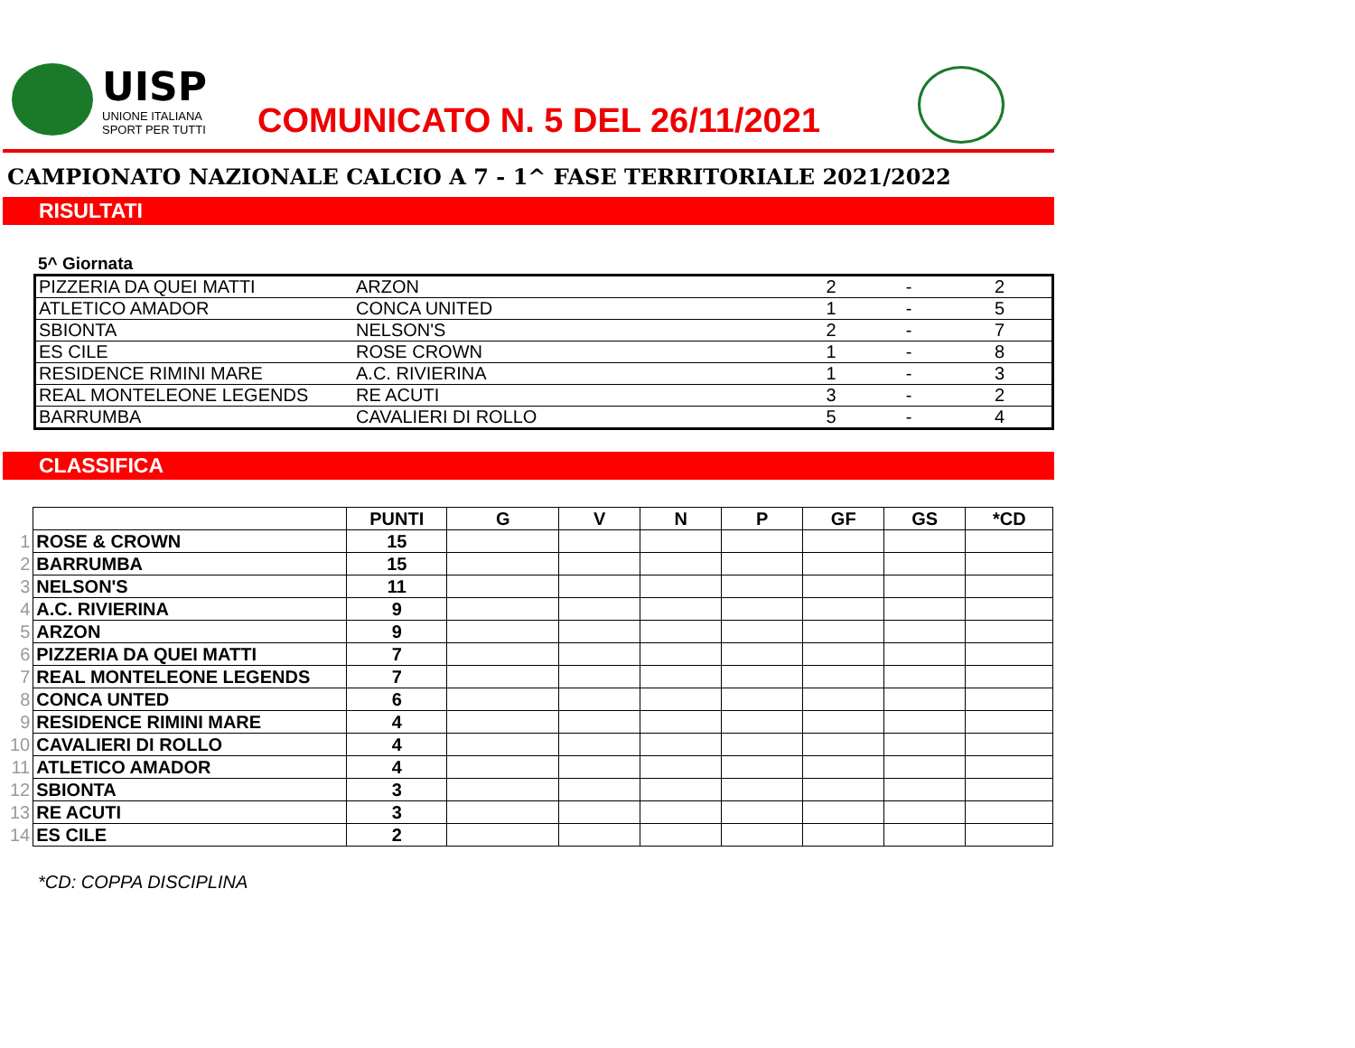UISP
UNIONE ITALIANA
SPORT PER TUTTI
COMUNICATO N. 5 DEL 26/11/2021
CAMPIONATO NAZIONALE CALCIO A 7 - 1^ FASE TERRITORIALE 2021/2022
RISULTATI
5^ Giornata
| PIZZERIA DA QUEI MATTI | ARZON | 2 | - | 2 |
| ATLETICO AMADOR | CONCA UNITED | 1 | - | 5 |
| SBIONTA | NELSON'S | 2 | - | 7 |
| ES CILE | ROSE CROWN | 1 | - | 8 |
| RESIDENCE RIMINI MARE | A.C. RIVIERINA | 1 | - | 3 |
| REAL MONTELEONE LEGENDS | RE ACUTI | 3 | - | 2 |
| BARRUMBA | CAVALIERI DI ROLLO | 5 | - | 4 |
CLASSIFICA
| | | PUNTI | G | V | N | P | GF | GS | *CD |
| --- | --- | --- | --- | --- | --- | --- | --- | --- | --- |
| 1 | ROSE & CROWN | 15 | | | | | | | |
| 2 | BARRUMBA | 15 | | | | | | | |
| 3 | NELSON'S | 11 | | | | | | | |
| 4 | A.C. RIVIERINA | 9 | | | | | | | |
| 5 | ARZON | 9 | | | | | | | |
| 6 | PIZZERIA DA QUEI MATTI | 7 | | | | | | | |
| 7 | REAL MONTELEONE LEGENDS | 7 | | | | | | | |
| 8 | CONCA UNTED | 6 | | | | | | | |
| 9 | RESIDENCE RIMINI MARE | 4 | | | | | | | |
| 10 | CAVALIERI DI ROLLO | 4 | | | | | | | |
| 11 | ATLETICO AMADOR | 4 | | | | | | | |
| 12 | SBIONTA | 3 | | | | | | | |
| 13 | RE ACUTI | 3 | | | | | | | |
| 14 | ES CILE | 2 | | | | | | | |
*CD: COPPA DISCIPLINA